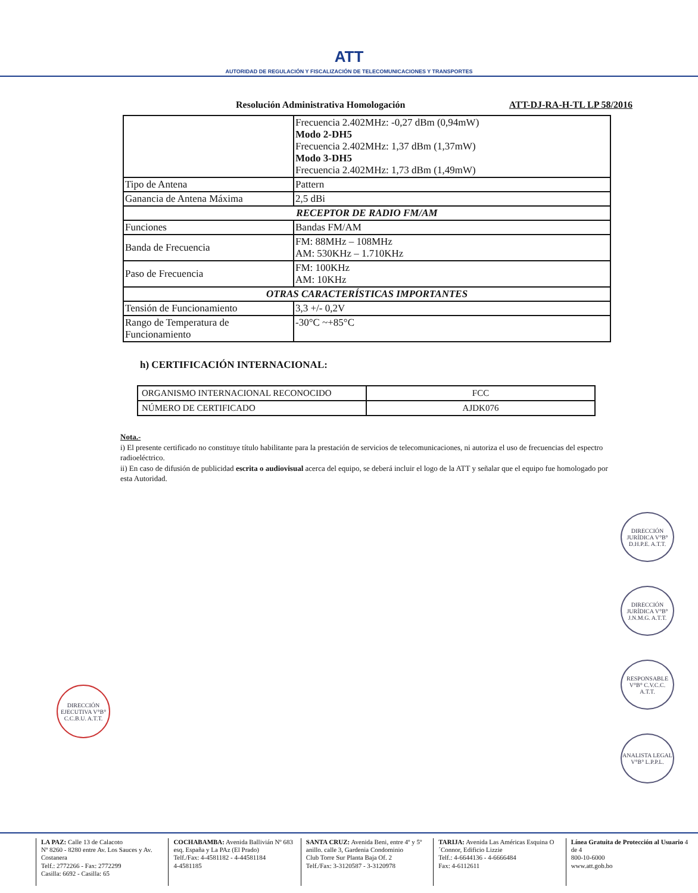ATT
AUTORIDAD DE REGULACIÓN Y FISCALIZACIÓN DE TELECOMUNICACIONES Y TRANSPORTES
Resolución Administrativa Homologación ATT-DJ-RA-H-TL LP 58/2016
| | Frecuencia 2.402MHz: -0,27 dBm (0,94mW) Modo 2-DH5 Frecuencia 2.402MHz: 1,37 dBm (1,37mW) Modo 3-DH5 Frecuencia 2.402MHz: 1,73 dBm (1,49mW) |
| Tipo de Antena | Pattern |
| Ganancia de Antena Máxima | 2,5 dBi |
| RECEPTOR DE RADIO FM/AM | |
| Funciones | Bandas FM/AM |
| Banda de Frecuencia | FM: 88MHz – 108MHz AM: 530KHz – 1.710KHz |
| Paso de Frecuencia | FM: 100KHz AM: 10KHz |
| OTRAS CARACTERÍSTICAS IMPORTANTES | |
| Tensión de Funcionamiento | 3,3 +/- 0,2V |
| Rango de Temperatura de Funcionamiento | -30°C ~+85°C |
h) CERTIFICACIÓN INTERNACIONAL:
| ORGANISMO INTERNACIONAL RECONOCIDO | FCC |
| NÚMERO DE CERTIFICADO | AJDK076 |
Nota.-
i) El presente certificado no constituye título habilitante para la prestación de servicios de telecomunicaciones, ni autoriza el uso de frecuencias del espectro radioeléctrico.
ii) En caso de difusión de publicidad escrita o audiovisual acerca del equipo, se deberá incluir el logo de la ATT y señalar que el equipo fue homologado por esta Autoridad.
DIRECCIÓN JURÍDICA V°B° D.H.P.E. A.T.T.
DIRECCIÓN JURÍDICA V°B° J.N.M.G. A.T.T.
RESPONSABLE V°B° C.V.C.C. A.T.T.
ANALISTA LEGAL V°B° L.P.P.L.
DIRECCIÓN EJECUTIVA V°B° C.C.B.U. A.T.T.
LA PAZ: Calle 13 de Calacoto
Nº 8260 - 8280 entre Av. Los Sauces y Av. Costanera
Telf.: 2772266 - Fax: 2772299
Casilla: 6692 - Casilla: 65
COCHABAMBA: Avenida Ballivián Nº 683 esq. España y La PAz (El Prado)
Telf./Fax: 4-4581182 - 4-44581184
4-4581185
SANTA CRUZ: Avenida Beni, entre 4º y 5º anillo. calle 3, Gardenia Condominio
Club Torre Sur Planta Baja Of. 2
Telf./Fax: 3-3120587 - 3-3120978
TARIJA: Avenida Las Américas Esquina O´Connor, Edificio Lizzie
Telf.: 4-6644136 - 4-6666484
Fax: 4-6112611
Línea Gratuita de Protección al Usuario 4 de 4
800-10-6000
www.att.gob.bo